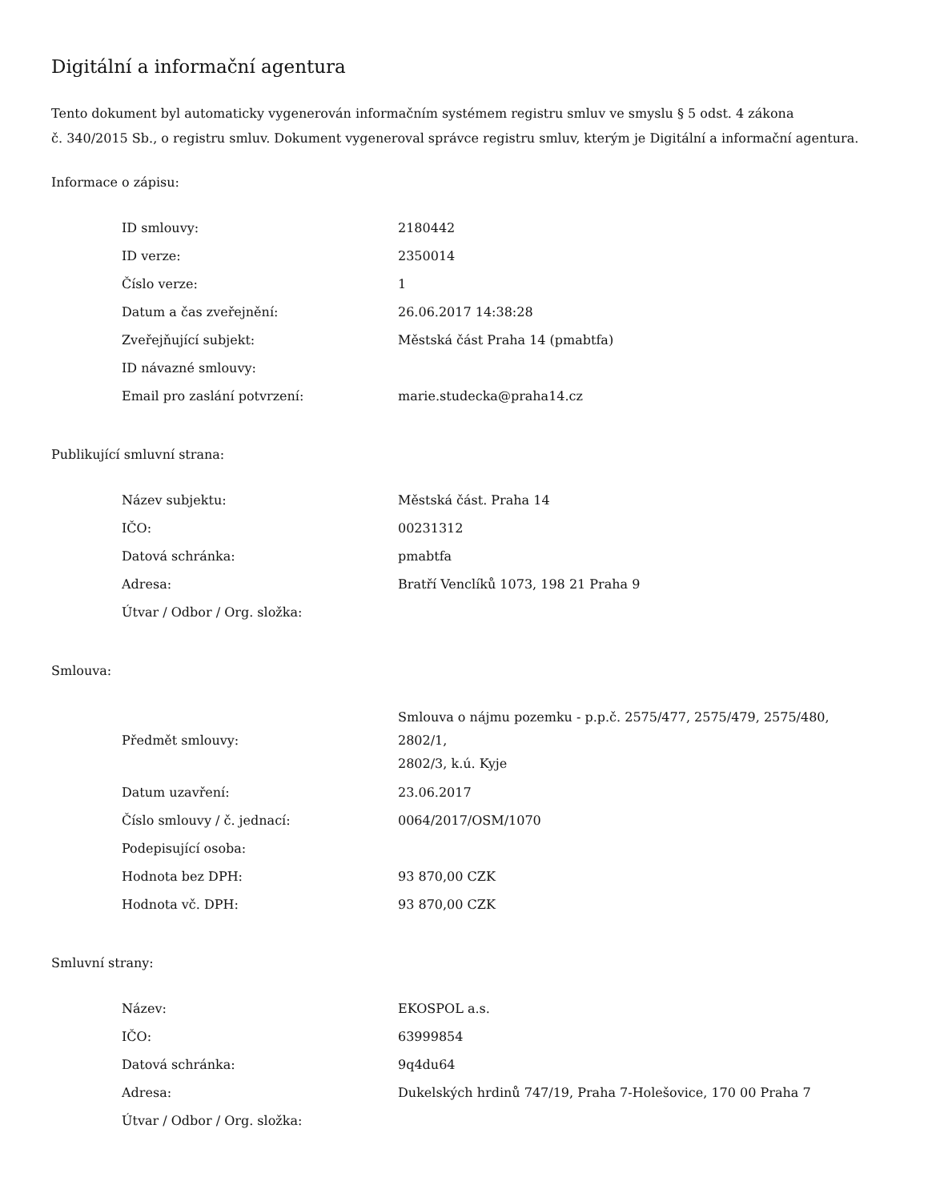Digitální a informační agentura
Tento dokument byl automaticky vygenerován informačním systémem registru smluv ve smyslu § 5 odst. 4 zákona
č. 340/2015 Sb., o registru smluv. Dokument vygeneroval správce registru smluv, kterým je Digitální a informační agentura.
Informace o zápisu:
| ID smlouvy: | 2180442 |
| ID verze: | 2350014 |
| Číslo verze: | 1 |
| Datum a čas zveřejnění: | 26.06.2017 14:38:28 |
| Zveřejňující subjekt: | Městská část Praha 14 (pmabtfa) |
| ID návazné smlouvy: | |
| Email pro zaslání potvrzení: | marie.studecka@praha14.cz |
Publikující smluvní strana:
| Název subjektu: | Městská část. Praha 14 |
| IČO: | 00231312 |
| Datová schránka: | pmabtfa |
| Adresa: | Bratří Venclíků 1073, 198 21 Praha 9 |
| Útvar / Odbor / Org. složka: | |
Smlouva:
| Předmět smlouvy: | Smlouva o nájmu pozemku - p.p.č. 2575/477, 2575/479, 2575/480, 2802/1, 2802/3, k.ú. Kyje |
| Datum uzavření: | 23.06.2017 |
| Číslo smlouvy / č. jednací: | 0064/2017/OSM/1070 |
| Podepisující osoba: | |
| Hodnota bez DPH: | 93 870,00 CZK |
| Hodnota vč. DPH: | 93 870,00 CZK |
Smluvní strany:
| Název: | EKOSPOL a.s. |
| IČO: | 63999854 |
| Datová schránka: | 9q4du64 |
| Adresa: | Dukelských hrdinů 747/19, Praha 7-Holešovice, 170 00 Praha 7 |
| Útvar / Odbor / Org. složka: | |